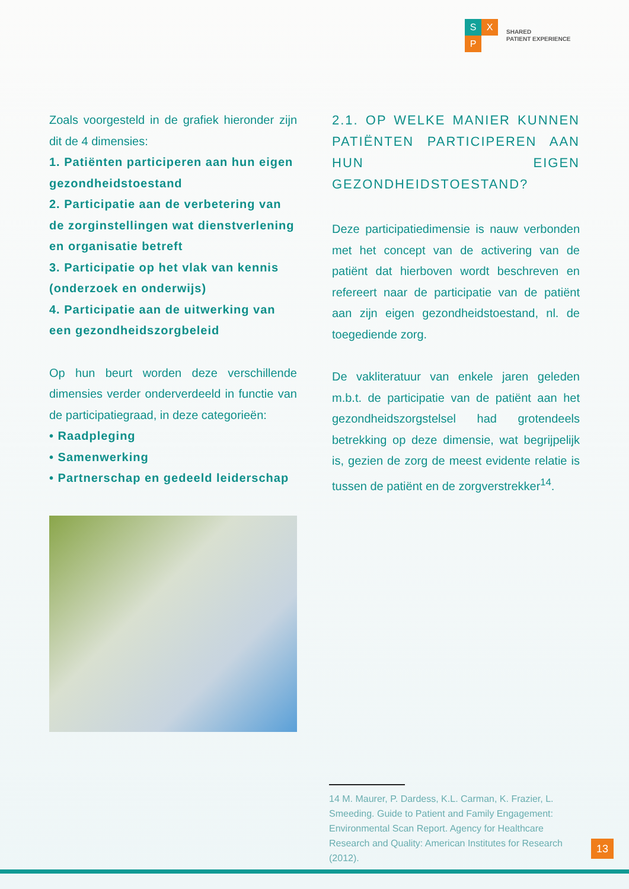S X
P
SHARED
PATIENT EXPERIENCE
Zoals voorgesteld in de grafiek hieronder zijn dit de 4 dimensies:
1. Patiënten participeren aan hun eigen gezondheidstoestand
2. Participatie aan de verbetering van de zorginstellingen wat dienstverlening en organisatie betreft
3. Participatie op het vlak van kennis (onderzoek en onderwijs)
4. Participatie aan de uitwerking van een gezondheidszorgbeleid
Op hun beurt worden deze verschillende dimensies verder onderverdeeld in functie van de participatiegraad, in deze categorieën:
• Raadpleging
• Samenwerking
• Partnerschap en gedeeld leiderschap
2.1. OP WELKE MANIER KUNNEN PATIËNTEN PARTICIPEREN AAN HUN EIGEN GEZONDHEIDSTOESTAND?
Deze participatiedimensie is nauw verbonden met het concept van de activering van de patiënt dat hierboven wordt beschreven en refereert naar de participatie van de patiënt aan zijn eigen gezondheidstoestand, nl. de toegediende zorg.
De vakliteratuur van enkele jaren geleden m.b.t. de participatie van de patiënt aan het gezondheidszorgstelsel had grotendeels betrekking op deze dimensie, wat begrijpelijk is, gezien de zorg de meest evidente relatie is tussen de patiënt en de zorgverstrekker<sup>14</sup>.
14 M. Maurer, P. Dardess, K.L. Carman, K. Frazier, L. Smeeding. Guide to Patient and Family Engagement: Environmental Scan Report. Agency for Healthcare Research and Quality: American Institutes for Research (2012).
13